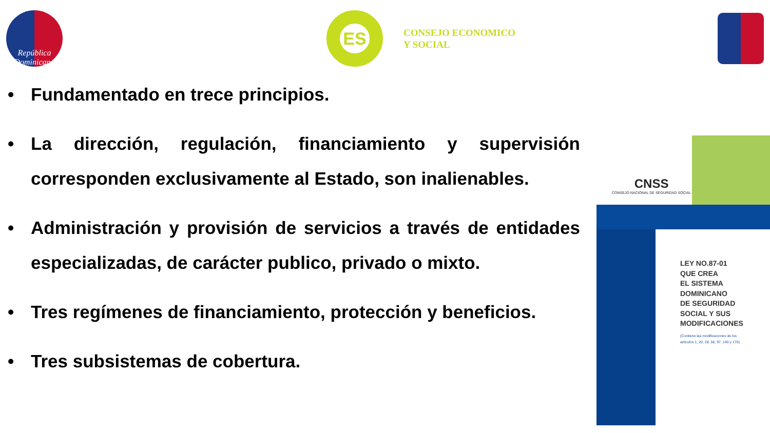República Dominicana
ES
CONSEJO ECONOMICO
Y SOCIAL
• Fundamentado en trece principios.
• La dirección, regulación, financiamiento y supervisión corresponden exclusivamente al Estado, son inalienables.
• Administración y provisión de servicios a través de entidades especializadas, de carácter publico, privado o mixto.
• Tres regímenes de financiamiento, protección y beneficios.
• Tres subsistemas de cobertura.
CNSS
CONSEJO NACIONAL DE SEGURIDAD SOCIAL
LEY NO.87-01
QUE CREA
EL SISTEMA
DOMINICANO
DE SEGURIDAD
SOCIAL Y SUS
MODIFICACIONES
(Contiene las modificaciones de los
artículos 1, 20, 28, 56, 97, 140 y 176)